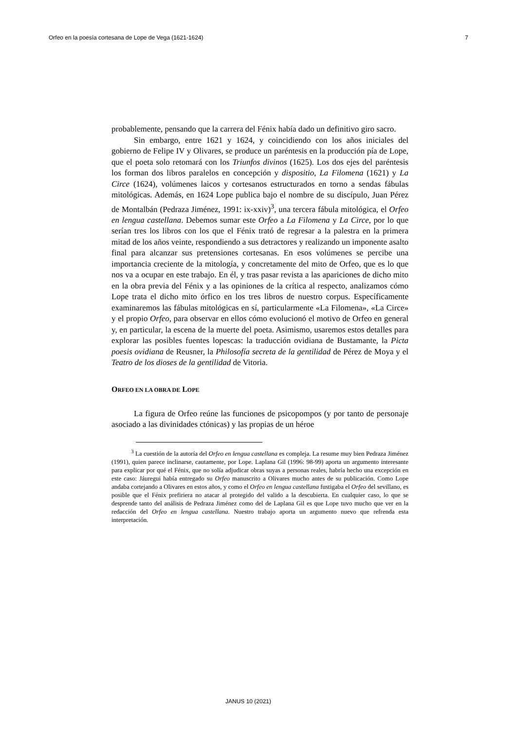Orfeo en la poesía cortesana de Lope de Vega (1621-1624) 7
probablemente, pensando que la carrera del Fénix había dado un definitivo giro sacro.
Sin embargo, entre 1621 y 1624, y coincidiendo con los años iniciales del gobierno de Felipe IV y Olivares, se produce un paréntesis en la producción pía de Lope, que el poeta solo retomará con los Triunfos divinos (1625). Los dos ejes del paréntesis los forman dos libros paralelos en concepción y dispositio, La Filomena (1621) y La Circe (1624), volúmenes laicos y cortesanos estructurados en torno a sendas fábulas mitológicas. Además, en 1624 Lope publica bajo el nombre de su discípulo, Juan Pérez de Montalbán (Pedraza Jiménez, 1991: ix-xxiv)<sup>3</sup>, una tercera fábula mitológica, el Orfeo en lengua castellana. Debemos sumar este Orfeo a La Filomena y La Circe, por lo que serían tres los libros con los que el Fénix trató de regresar a la palestra en la primera mitad de los años veinte, respondiendo a sus detractores y realizando un imponente asalto final para alcanzar sus pretensiones cortesanas. En esos volúmenes se percibe una importancia creciente de la mitología, y concretamente del mito de Orfeo, que es lo que nos va a ocupar en este trabajo. En él, y tras pasar revista a las apariciones de dicho mito en la obra previa del Fénix y a las opiniones de la crítica al respecto, analizamos cómo Lope trata el dicho mito órfico en los tres libros de nuestro corpus. Específicamente examinaremos las fábulas mitológicas en sí, particularmente «La Filomena», «La Circe» y el propio Orfeo, para observar en ellos cómo evolucionó el motivo de Orfeo en general y, en particular, la escena de la muerte del poeta. Asimismo, usaremos estos detalles para explorar las posibles fuentes lopescas: la traducción ovidiana de Bustamante, la Picta poesis ovidiana de Reusner, la Philosofía secreta de la gentilidad de Pérez de Moya y el Teatro de los dioses de la gentilidad de Vitoria.
ORFEO EN LA OBRA DE LOPE
La figura de Orfeo reúne las funciones de psicopompos (y por tanto de personaje asociado a las divinidades ctónicas) y las propias de un héroe
<sup>3</sup> La cuestión de la autoría del Orfeo en lengua castellana es compleja. La resume muy bien Pedraza Jiménez (1991), quien parece inclinarse, cautamente, por Lope. Laplana Gil (1996: 98-99) aporta un argumento interesante para explicar por qué el Fénix, que no solía adjudicar obras suyas a personas reales, habría hecho una excepción en este caso: Jáuregui había entregado su Orfeo manuscrito a Olivares mucho antes de su publicación. Como Lope andaba cortejando a Olivares en estos años, y como el Orfeo en lengua castellana fustigaba el Orfeo del sevillano, es posible que el Fénix prefiriera no atacar al protegido del valido a la descubierta. En cualquier caso, lo que se desprende tanto del análisis de Pedraza Jiménez como del de Laplana Gil es que Lope tuvo mucho que ver en la redacción del Orfeo en lengua castellana. Nuestro trabajo aporta un argumento nuevo que refrenda esta interpretación.
JANUS 10 (2021)